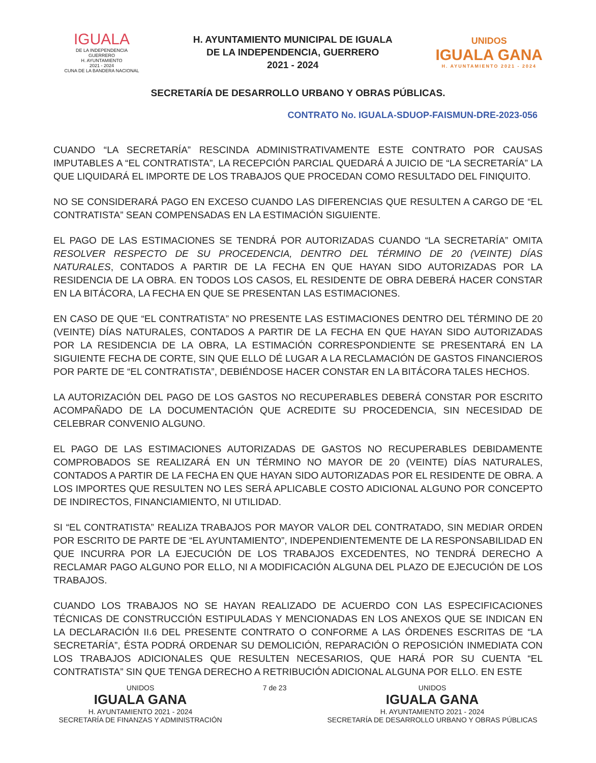IGUALA
DE LA INDEPENDENCIA
GUERRERO
H. AYUNTAMIENTO
2021 - 2024
CUNA DE LA BANDERA NACIONAL
H. AYUNTAMIENTO MUNICIPAL DE IGUALA
DE LA INDEPENDENCIA, GUERRERO
2021 - 2024
UNIDOS
IGUALA GANA
H. AYUNTAMIENTO 2021 - 2024
SECRETARÍA DE DESARROLLO URBANO Y OBRAS PÚBLICAS.
CONTRATO No. IGUALA-SDUOP-FAISMUN-DRE-2023-056
CUANDO “LA SECRETARÍA” RESCINDA ADMINISTRATIVAMENTE ESTE CONTRATO POR CAUSAS IMPUTABLES A “EL CONTRATISTA”, LA RECEPCIÓN PARCIAL QUEDARÁ A JUICIO DE “LA SECRETARÍA” LA QUE LIQUIDARÁ EL IMPORTE DE LOS TRABAJOS QUE PROCEDAN COMO RESULTADO DEL FINIQUITO.
NO SE CONSIDERARÁ PAGO EN EXCESO CUANDO LAS DIFERENCIAS QUE RESULTEN A CARGO DE “EL CONTRATISTA” SEAN COMPENSADAS EN LA ESTIMACIÓN SIGUIENTE.
EL PAGO DE LAS ESTIMACIONES SE TENDRÁ POR AUTORIZADAS CUANDO “LA SECRETARÍA” OMITA RESOLVER RESPECTO DE SU PROCEDENCIA, DENTRO DEL TÉRMINO DE 20 (VEINTE) DÍAS NATURALES, CONTADOS A PARTIR DE LA FECHA EN QUE HAYAN SIDO AUTORIZADAS POR LA RESIDENCIA DE LA OBRA. EN TODOS LOS CASOS, EL RESIDENTE DE OBRA DEBERÁ HACER CONSTAR EN LA BITÁCORA, LA FECHA EN QUE SE PRESENTAN LAS ESTIMACIONES.
EN CASO DE QUE “EL CONTRATISTA” NO PRESENTE LAS ESTIMACIONES DENTRO DEL TÉRMINO DE 20 (VEINTE) DÍAS NATURALES, CONTADOS A PARTIR DE LA FECHA EN QUE HAYAN SIDO AUTORIZADAS POR LA RESIDENCIA DE LA OBRA, LA ESTIMACIÓN CORRESPONDIENTE SE PRESENTARÁ EN LA SIGUIENTE FECHA DE CORTE, SIN QUE ELLO DÉ LUGAR A LA RECLAMACIÓN DE GASTOS FINANCIEROS POR PARTE DE “EL CONTRATISTA”, DEBIÉNDOSE HACER CONSTAR EN LA BITÁCORA TALES HECHOS.
LA AUTORIZACIÓN DEL PAGO DE LOS GASTOS NO RECUPERABLES DEBERÁ CONSTAR POR ESCRITO ACOMPAÑADO DE LA DOCUMENTACIÓN QUE ACREDITE SU PROCEDENCIA, SIN NECESIDAD DE CELEBRAR CONVENIO ALGUNO.
EL PAGO DE LAS ESTIMACIONES AUTORIZADAS DE GASTOS NO RECUPERABLES DEBIDAMENTE COMPROBADOS SE REALIZARÁ EN UN TÉRMINO NO MAYOR DE 20 (VEINTE) DÍAS NATURALES, CONTADOS A PARTIR DE LA FECHA EN QUE HAYAN SIDO AUTORIZADAS POR EL RESIDENTE DE OBRA. A LOS IMPORTES QUE RESULTEN NO LES SERÁ APLICABLE COSTO ADICIONAL ALGUNO POR CONCEPTO DE INDIRECTOS, FINANCIAMIENTO, NI UTILIDAD.
SI “EL CONTRATISTA” REALIZA TRABAJOS POR MAYOR VALOR DEL CONTRATADO, SIN MEDIAR ORDEN POR ESCRITO DE PARTE DE “EL AYUNTAMIENTO”, INDEPENDIENTEMENTE DE LA RESPONSABILIDAD EN QUE INCURRA POR LA EJECUCIÓN DE LOS TRABAJOS EXCEDENTES, NO TENDRÁ DERECHO A RECLAMAR PAGO ALGUNO POR ELLO, NI A MODIFICACIÓN ALGUNA DEL PLAZO DE EJECUCIÓN DE LOS TRABAJOS.
CUANDO LOS TRABAJOS NO SE HAYAN REALIZADO DE ACUERDO CON LAS ESPECIFICACIONES TÉCNICAS DE CONSTRUCCIÓN ESTIPULADAS Y MENCIONADAS EN LOS ANEXOS QUE SE INDICAN EN LA DECLARACIÓN II.6 DEL PRESENTE CONTRATO O CONFORME A LAS ÓRDENES ESCRITAS DE “LA SECRETARÍA”, ÉSTA PODRÁ ORDENAR SU DEMOLICIÓN, REPARACIÓN O REPOSICIÓN INMEDIATA CON LOS TRABAJOS ADICIONALES QUE RESULTEN NECESARIOS, QUE HARÁ POR SU CUENTA “EL CONTRATISTA” SIN QUE TENGA DERECHO A RETRIBUCIÓN ADICIONAL ALGUNA POR ELLO. EN ESTE
UNIDOS
IGUALA GANA
H. AYUNTAMIENTO 2021 - 2024
SECRETARÍA DE FINANZAS Y ADMINISTRACIÓN
7 de 23 UNIDOS
IGUALA GANA
H. AYUNTAMIENTO 2021 - 2024
SECRETARÍA DE DESARROLLO URBANO Y OBRAS PÚBLICAS